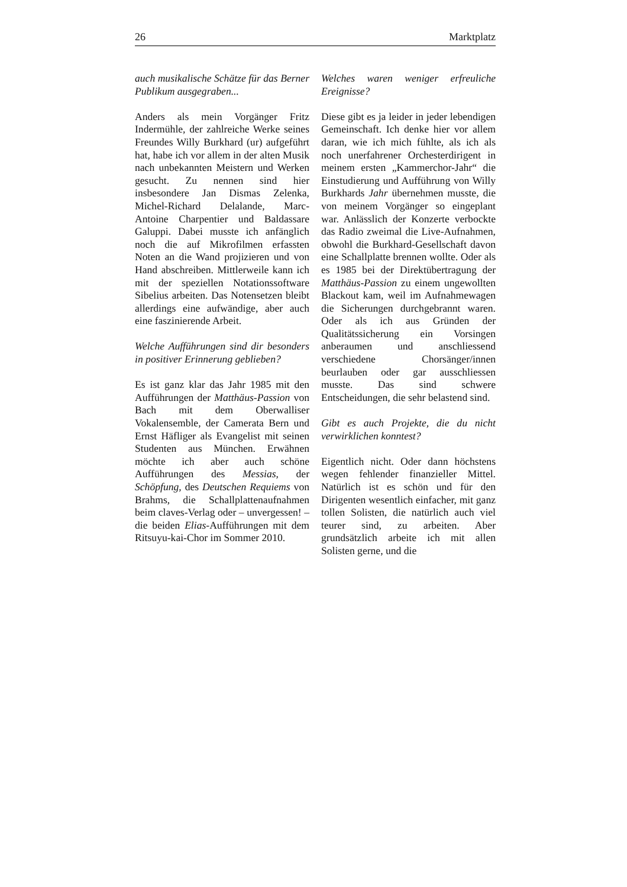26 Marktplatz
auch musikalische Schätze für das Berner Publikum ausgegraben...
Anders als mein Vorgänger Fritz Indermühle, der zahlreiche Werke seines Freundes Willy Burkhard (ur) aufgeführt hat, habe ich vor allem in der alten Musik nach unbekannten Meistern und Werken gesucht. Zu nennen sind hier insbesondere Jan Dismas Zelenka, Michel-Richard Delalande, Marc-Antoine Charpentier und Baldassare Galuppi. Dabei musste ich anfänglich noch die auf Mikrofilmen erfassten Noten an die Wand projizieren und von Hand abschreiben. Mittlerweile kann ich mit der speziellen Notationssoftware Sibelius arbeiten. Das Notensetzen bleibt allerdings eine aufwändige, aber auch eine faszinierende Arbeit.
Welche Aufführungen sind dir besonders in positiver Erinnerung geblieben?
Es ist ganz klar das Jahr 1985 mit den Aufführungen der Matthäus-Passion von Bach mit dem Oberwalliser Vokalensemble, der Camerata Bern und Ernst Häfliger als Evangelist mit seinen Studenten aus München. Erwähnen möchte ich aber auch schöne Aufführungen des Messias, der Schöpfung, des Deutschen Requiems von Brahms, die Schallplattenaufnahmen beim claves-Verlag oder – unvergessen! – die beiden Elias-Aufführungen mit dem Ritsuyu-kai-Chor im Sommer 2010.
Welches waren weniger erfreuliche Ereignisse?
Diese gibt es ja leider in jeder lebendigen Gemeinschaft. Ich denke hier vor allem daran, wie ich mich fühlte, als ich als noch unerfahrener Orchesterdirigent in meinem ersten „Kammerchor-Jahr“ die Einstudierung und Aufführung von Willy Burkhards Jahr übernehmen musste, die von meinem Vorgänger so eingeplant war. Anlässlich der Konzerte verbockte das Radio zweimal die Live-Aufnahmen, obwohl die Burkhard-Gesellschaft davon eine Schallplatte brennen wollte. Oder als es 1985 bei der Direktübertragung der Matthäus-Passion zu einem ungewollten Blackout kam, weil im Aufnahmewagen die Sicherungen durchgebrannt waren. Oder als ich aus Gründen der Qualitätssicherung ein Vorsingen anberaumen und anschliessend verschiedene Chorsänger/innen beurlauben oder gar ausschliessen musste. Das sind schwere Entscheidungen, die sehr belastend sind.
Gibt es auch Projekte, die du nicht verwirklichen konntest?
Eigentlich nicht. Oder dann höchstens wegen fehlender finanzieller Mittel. Natürlich ist es schön und für den Dirigenten wesentlich einfacher, mit ganz tollen Solisten, die natürlich auch viel teurer sind, zu arbeiten. Aber grundsätzlich arbeite ich mit allen Solisten gerne, und die